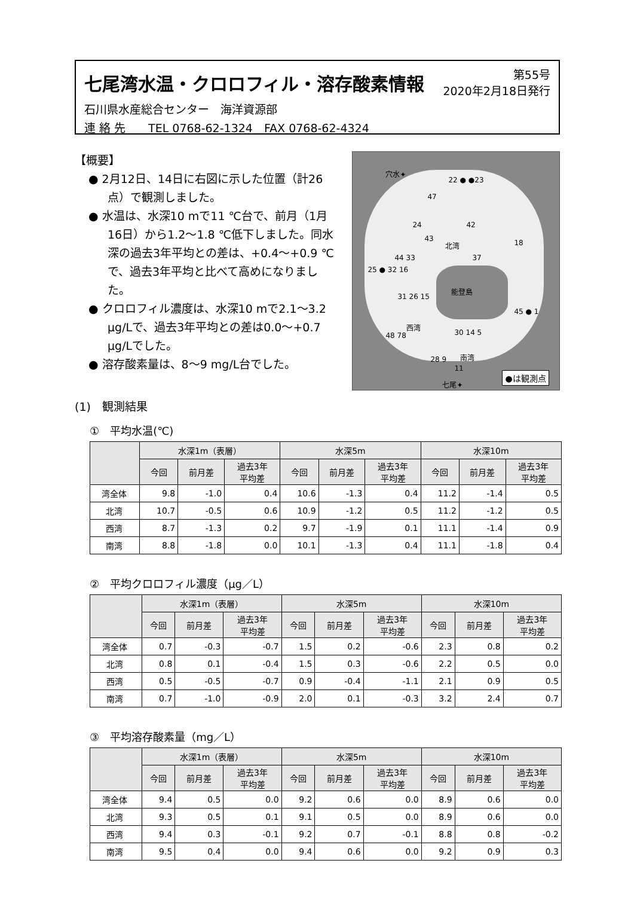七尾湾水温・クロロフィル・溶存酸素情報
第55号
2020年2月18日発行
石川県水産総合センター　海洋資源部
連 絡 先　　TEL 0768-62-1324　FAX 0768-62-4324
【概要】
● 2月12日、14日に右図に示した位置（計26点）で観測しました。
● 水温は、水深10 mで11 ℃台で、前月（1月16日）から1.2～1.8 ℃低下しました。同水深の過去3年平均との差は、+0.4～+0.9 ℃で、過去3年平均と比べて高めになりました。
● クロロフィル濃度は、水深10 mで2.1～3.2 μg/Lで、過去3年平均との差は0.0～+0.7 μg/Lでした。
● 溶存酸素量は、8～9 mg/L台でした。
(1)　観測結果
穴水✦
22 ● ●23
47
24 42
43
北湾 18
44 33 37
25 ● 32 16
能登島
31 26 15
西湾
45 ● 1
48 78 30 14 5
南湾 28 9
11
七尾✦
●は観測点
①　平均水温(℃)
| | 水深1m（表層） | | | 水深5m | | | 水深10m | | |
| --- | --- | --- | --- | --- | --- | --- | --- | --- | --- |
| | 今回 | 前月差 | 過去3年 平均差 | 今回 | 前月差 | 過去3年 平均差 | 今回 | 前月差 | 過去3年 平均差 |
| 湾全体 | 9.8 | -1.0 | 0.4 | 10.6 | -1.3 | 0.4 | 11.2 | -1.4 | 0.5 |
| 北湾 | 10.7 | -0.5 | 0.6 | 10.9 | -1.2 | 0.5 | 11.2 | -1.2 | 0.5 |
| 西湾 | 8.7 | -1.3 | 0.2 | 9.7 | -1.9 | 0.1 | 11.1 | -1.4 | 0.9 |
| 南湾 | 8.8 | -1.8 | 0.0 | 10.1 | -1.3 | 0.4 | 11.1 | -1.8 | 0.4 |
②　平均クロロフィル濃度（μg／L）
| | 水深1m（表層） | | | 水深5m | | | 水深10m | | |
| --- | --- | --- | --- | --- | --- | --- | --- | --- | --- |
| | 今回 | 前月差 | 過去3年 平均差 | 今回 | 前月差 | 過去3年 平均差 | 今回 | 前月差 | 過去3年 平均差 |
| 湾全体 | 0.7 | -0.3 | -0.7 | 1.5 | 0.2 | -0.6 | 2.3 | 0.8 | 0.2 |
| 北湾 | 0.8 | 0.1 | -0.4 | 1.5 | 0.3 | -0.6 | 2.2 | 0.5 | 0.0 |
| 西湾 | 0.5 | -0.5 | -0.7 | 0.9 | -0.4 | -1.1 | 2.1 | 0.9 | 0.5 |
| 南湾 | 0.7 | -1.0 | -0.9 | 2.0 | 0.1 | -0.3 | 3.2 | 2.4 | 0.7 |
③　平均溶存酸素量（mg／L）
| | 水深1m（表層） | | | 水深5m | | | 水深10m | | |
| --- | --- | --- | --- | --- | --- | --- | --- | --- | --- |
| | 今回 | 前月差 | 過去3年 平均差 | 今回 | 前月差 | 過去3年 平均差 | 今回 | 前月差 | 過去3年 平均差 |
| 湾全体 | 9.4 | 0.5 | 0.0 | 9.2 | 0.6 | 0.0 | 8.9 | 0.6 | 0.0 |
| 北湾 | 9.3 | 0.5 | 0.1 | 9.1 | 0.5 | 0.0 | 8.9 | 0.6 | 0.0 |
| 西湾 | 9.4 | 0.3 | -0.1 | 9.2 | 0.7 | -0.1 | 8.8 | 0.8 | -0.2 |
| 南湾 | 9.5 | 0.4 | 0.0 | 9.4 | 0.6 | 0.0 | 9.2 | 0.9 | 0.3 |